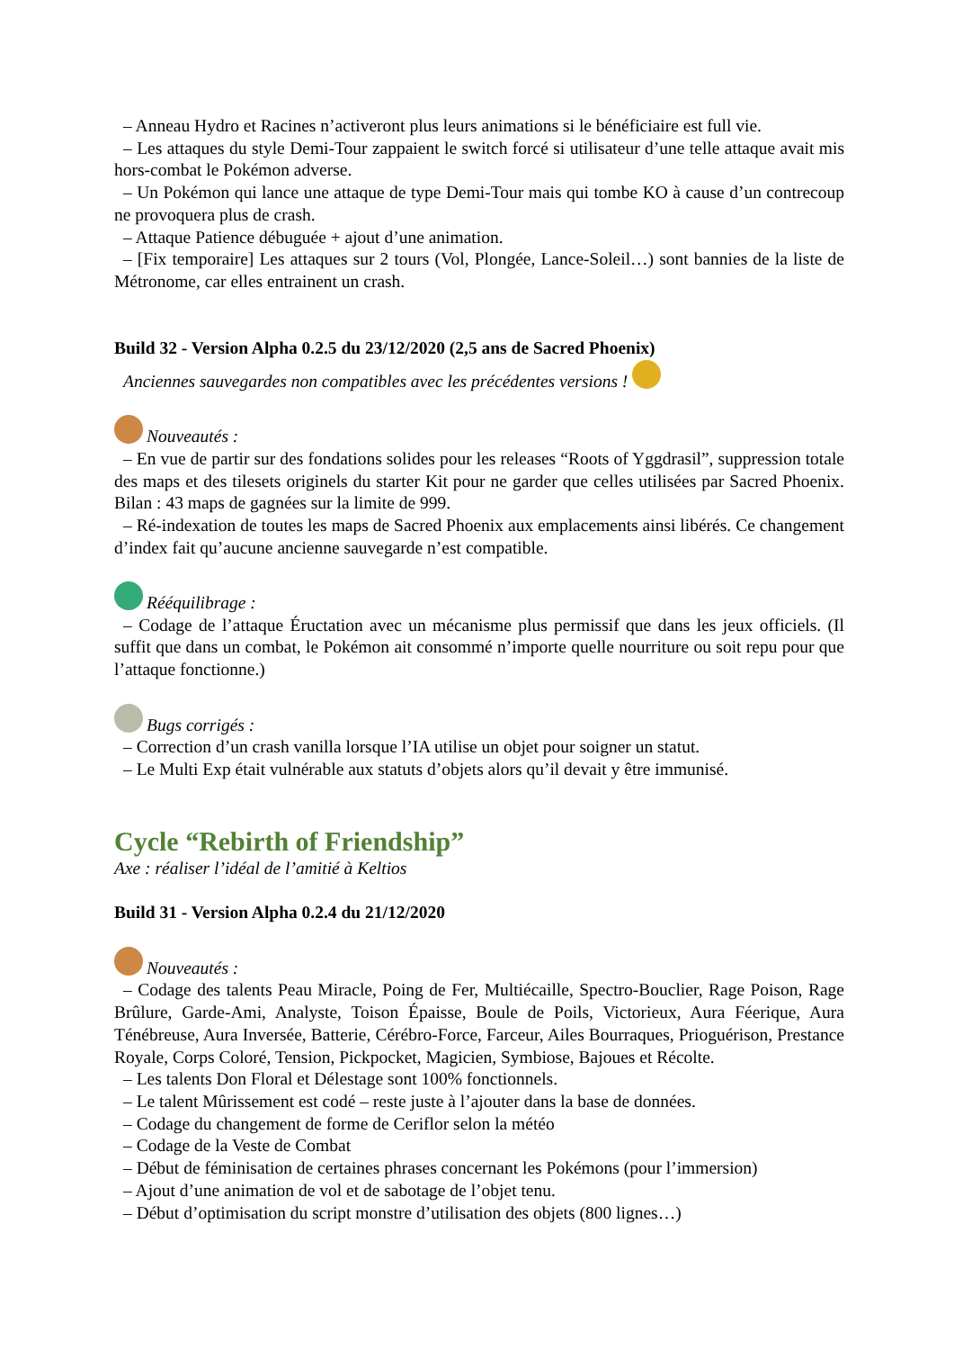– Anneau Hydro et Racines n’activeront plus leurs animations si le bénéficiaire est full vie.
– Les attaques du style Demi-Tour zappaient le switch forcé si utilisateur d’une telle attaque avait mis hors-combat le Pokémon adverse.
– Un Pokémon qui lance une attaque de type Demi-Tour mais qui tombe KO à cause d’un contrecoup ne provoquera plus de crash.
– Attaque Patience débuguée + ajout d’une animation.
– [Fix temporaire] Les attaques sur 2 tours (Vol, Plongée, Lance-Soleil…) sont bannies de la liste de Métronome, car elles entrainent un crash.
Build 32 - Version Alpha 0.2.5 du 23/12/2020 (2,5 ans de Sacred Phoenix)
Anciennes sauvegardes non compatibles avec les précédentes versions !
Nouveautés :
– En vue de partir sur des fondations solides pour les releases “Roots of Yggdrasil”, suppression totale des maps et des tilesets originels du starter Kit pour ne garder que celles utilisées par Sacred Phoenix. Bilan : 43 maps de gagnées sur la limite de 999.
– Ré-indexation de toutes les maps de Sacred Phoenix aux emplacements ainsi libérés. Ce changement d’index fait qu’aucune ancienne sauvegarde n’est compatible.
Rééquilibrage :
– Codage de l’attaque Éructation avec un mécanisme plus permissif que dans les jeux officiels. (Il suffit que dans un combat, le Pokémon ait consommé n’importe quelle nourriture ou soit repu pour que l’attaque fonctionne.)
Bugs corrigés :
– Correction d’un crash vanilla lorsque l’IA utilise un objet pour soigner un statut.
– Le Multi Exp était vulnérable aux statuts d’objets alors qu’il devait y être immunisé.
Cycle “Rebirth of Friendship”
Axe : réaliser l’idéal de l’amitié à Keltios
Build 31 - Version Alpha 0.2.4 du 21/12/2020
Nouveautés :
– Codage des talents Peau Miracle, Poing de Fer, Multiécaille, Spectro-Bouclier, Rage Poison, Rage Brûlure, Garde-Ami, Analyste, Toison Épaisse, Boule de Poils, Victorieux, Aura Féerique, Aura Ténébreuse, Aura Inversée, Batterie, Cérébro-Force, Farceur, Ailes Bourraques, Prioguérison, Prestance Royale, Corps Coloré, Tension, Pickpocket, Magicien, Symbiose, Bajoues et Récolte.
– Les talents Don Floral et Délestage sont 100% fonctionnels.
– Le talent Mûrissement est codé – reste juste à l’ajouter dans la base de données.
– Codage du changement de forme de Ceriflor selon la météo
– Codage de la Veste de Combat
– Début de féminisation de certaines phrases concernant les Pokémons (pour l’immersion)
– Ajout d’une animation de vol et de sabotage de l’objet tenu.
– Début d’optimisation du script monstre d’utilisation des objets (800 lignes…)